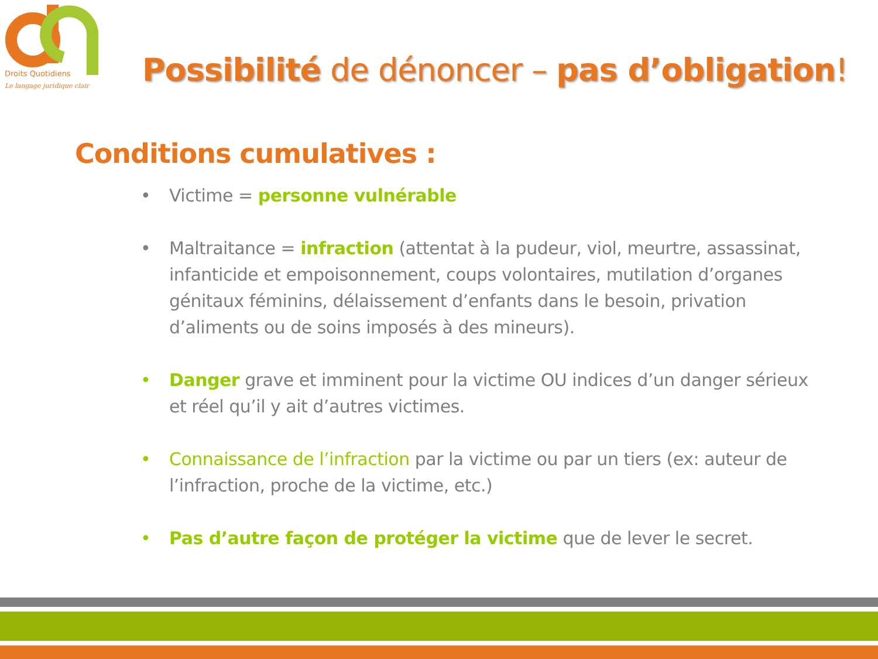Droits Quotidiens
Le langage juridique clair
Possibilité de dénoncer – pas d’obligation!
Conditions cumulatives :
• Victime = personne vulnérable
• Maltraitance = infraction (attentat à la pudeur, viol, meurtre, assassinat, infanticide et empoisonnement, coups volontaires, mutilation d’organes génitaux féminins, délaissement d’enfants dans le besoin, privation d’aliments ou de soins imposés à des mineurs).
• Danger grave et imminent pour la victime OU indices d’un danger sérieux et réel qu’il y ait d’autres victimes.
• Connaissance de l’infraction par la victime ou par un tiers (ex: auteur de l’infraction, proche de la victime, etc.)
• Pas d’autre façon de protéger la victime que de lever le secret.